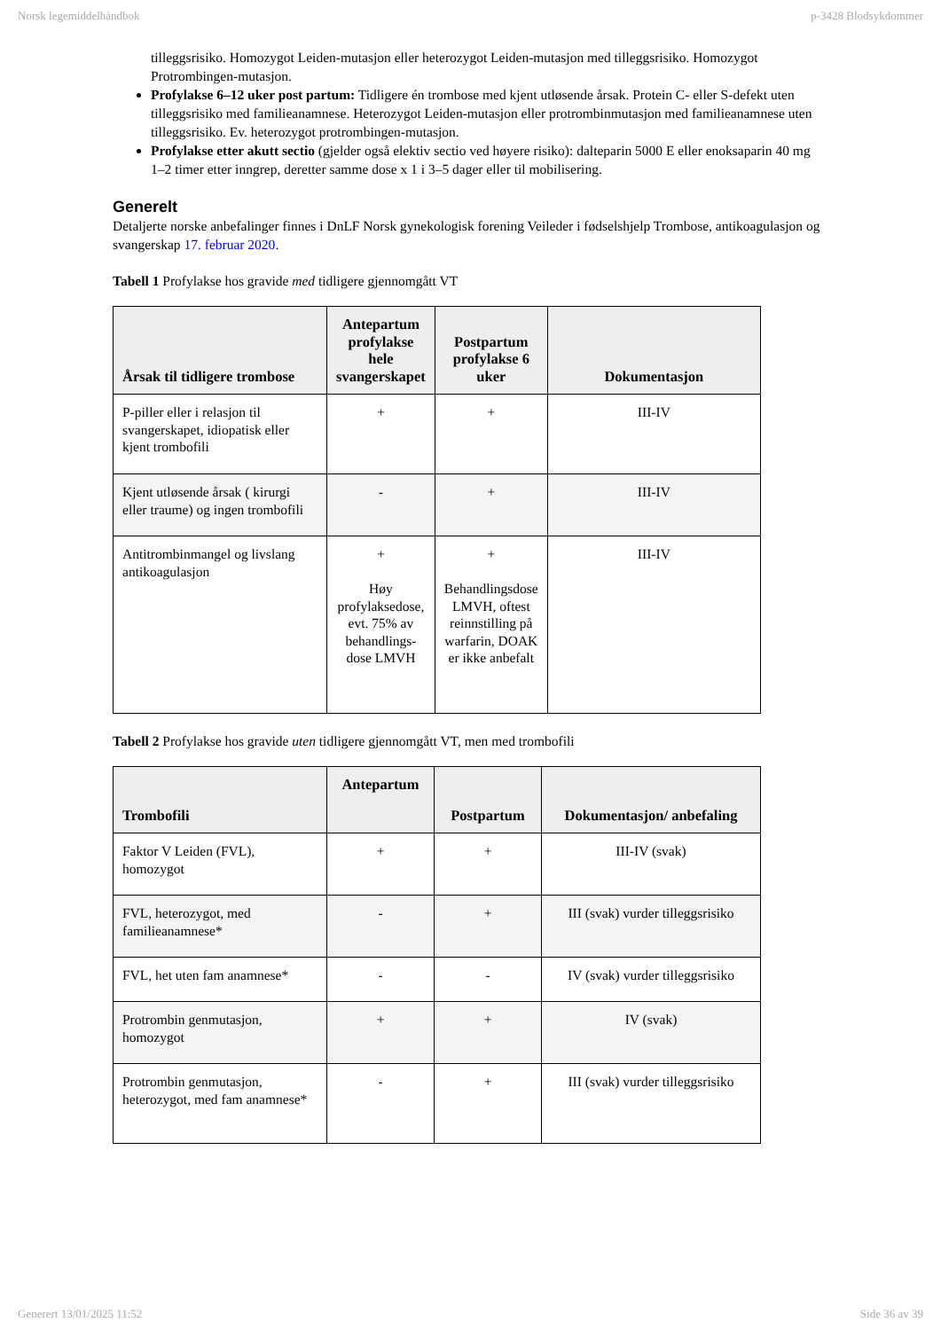Norsk legemiddelhåndbok p-3428 Blodsykdommer
tilleggsrisiko. Homozygot Leiden-mutasjon eller heterozygot Leiden-mutasjon med tilleggsrisiko. Homozygot Protrombingen-mutasjon.
Profylakse 6–12 uker post partum: Tidligere én trombose med kjent utløsende årsak. Protein C- eller S-defekt uten tilleggsrisiko med familieanamnese. Heterozygot Leiden-mutasjon eller protrombinmutasjon med familieanamnese uten tilleggsrisiko. Ev. heterozygot protrombingen-mutasjon.
Profylakse etter akutt sectio (gjelder også elektiv sectio ved høyere risiko): dalteparin 5000 E eller enoksaparin 40 mg 1–2 timer etter inngrep, deretter samme dose x 1 i 3–5 dager eller til mobilisering.
Generelt
Detaljerte norske anbefalinger finnes i DnLF Norsk gynekologisk forening Veileder i fødselshjelp Trombose, antikoagulasjon og svangerskap 17. februar 2020.
Tabell 1 Profylakse hos gravide med tidligere gjennomgått VT
| Årsak til tidligere trombose | Antepartum profylakse hele svangerskapet | Postpartum profylakse 6 uker | Dokumentasjon |
| --- | --- | --- | --- |
| P-piller eller i relasjon til svangerskapet, idiopatisk eller kjent trombofili | + | + | III-IV |
| Kjent utløsende årsak ( kirurgi eller traume) og ingen trombofili | - | + | III-IV |
| Antitrombinmangel og livslang antikoagulasjon | + Høy profylaksedose, evt. 75% av behandlings-dose LMVH | + Behandlingsdose LMVH, oftest reinnstilling på warfarin, DOAK er ikke anbefalt | III-IV |
Tabell 2 Profylakse hos gravide uten tidligere gjennomgått VT, men med trombofili
| Trombofili | Antepartum | Postpartum | Dokumentasjon/ anbefaling |
| --- | --- | --- | --- |
| Faktor V Leiden (FVL), homozygot | + | + | III-IV (svak) |
| FVL, heterozygot, med familieanamnese* | - | + | III (svak) vurder tilleggsrisiko |
| FVL, het uten fam anamnese* | - | - | IV (svak) vurder tilleggsrisiko |
| Protrombin genmutasjon, homozygot | + | + | IV (svak) |
| Protrombin genmutasjon, heterozygot, med fam anamnese* | - | + | III (svak) vurder tilleggsrisiko |
Generert 13/01/2025 11:52 Side 36 av 39